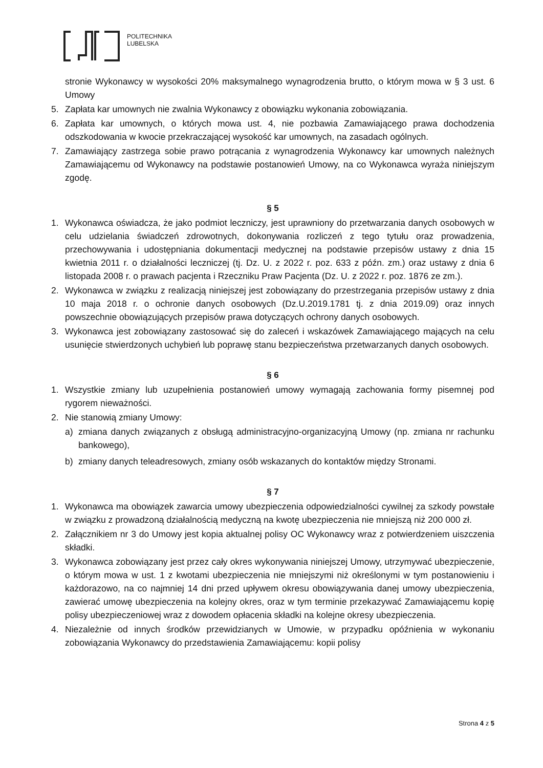POLITECHNIKA
LUBELSKA
stronie Wykonawcy w wysokości 20% maksymalnego wynagrodzenia brutto, o którym mowa w § 3 ust. 6 Umowy
5. Zapłata kar umownych nie zwalnia Wykonawcy z obowiązku wykonania zobowiązania.
6. Zapłata kar umownych, o których mowa ust. 4, nie pozbawia Zamawiającego prawa dochodzenia odszkodowania w kwocie przekraczającej wysokość kar umownych, na zasadach ogólnych.
7. Zamawiający zastrzega sobie prawo potrącania z wynagrodzenia Wykonawcy kar umownych należnych Zamawiającemu od Wykonawcy na podstawie postanowień Umowy, na co Wykonawca wyraża niniejszym zgodę.
§ 5
1. Wykonawca oświadcza, że jako podmiot leczniczy, jest uprawniony do przetwarzania danych osobowych w celu udzielania świadczeń zdrowotnych, dokonywania rozliczeń z tego tytułu oraz prowadzenia, przechowywania i udostępniania dokumentacji medycznej na podstawie przepisów ustawy z dnia 15 kwietnia 2011 r. o działalności leczniczej (tj. Dz. U. z 2022 r. poz. 633 z późn. zm.) oraz ustawy z dnia 6 listopada 2008 r. o prawach pacjenta i Rzeczniku Praw Pacjenta (Dz. U. z 2022 r. poz. 1876 ze zm.).
2. Wykonawca w związku z realizacją niniejszej jest zobowiązany do przestrzegania przepisów ustawy z dnia 10 maja 2018 r. o ochronie danych osobowych (Dz.U.2019.1781 tj. z dnia 2019.09) oraz innych powszechnie obowiązujących przepisów prawa dotyczących ochrony danych osobowych.
3. Wykonawca jest zobowiązany zastosować się do zaleceń i wskazówek Zamawiającego mających na celu usunięcie stwierdzonych uchybień lub poprawę stanu bezpieczeństwa przetwarzanych danych osobowych.
§ 6
1. Wszystkie zmiany lub uzupełnienia postanowień umowy wymagają zachowania formy pisemnej pod rygorem nieważności.
2. Nie stanowią zmiany Umowy:
a) zmiana danych związanych z obsługą administracyjno-organizacyjną Umowy (np. zmiana nr rachunku bankowego),
b) zmiany danych teleadresowych, zmiany osób wskazanych do kontaktów między Stronami.
§ 7
1. Wykonawca ma obowiązek zawarcia umowy ubezpieczenia odpowiedzialności cywilnej za szkody powstałe w związku z prowadzoną działalnością medyczną na kwotę ubezpieczenia nie mniejszą niż 200 000 zł.
2. Załącznikiem nr 3 do Umowy jest kopia aktualnej polisy OC Wykonawcy wraz z potwierdzeniem uiszczenia składki.
3. Wykonawca zobowiązany jest przez cały okres wykonywania niniejszej Umowy, utrzymywać ubezpieczenie, o którym mowa w ust. 1 z kwotami ubezpieczenia nie mniejszymi niż określonymi w tym postanowieniu i każdorazowo, na co najmniej 14 dni przed upływem okresu obowiązywania danej umowy ubezpieczenia, zawierać umowę ubezpieczenia na kolejny okres, oraz w tym terminie przekazywać Zamawiającemu kopię polisy ubezpieczeniowej wraz z dowodem opłacenia składki na kolejne okresy ubezpieczenia.
4. Niezależnie od innych środków przewidzianych w Umowie, w przypadku opóźnienia w wykonaniu zobowiązania Wykonawcy do przedstawienia Zamawiającemu: kopii polisy
Strona 4 z 5